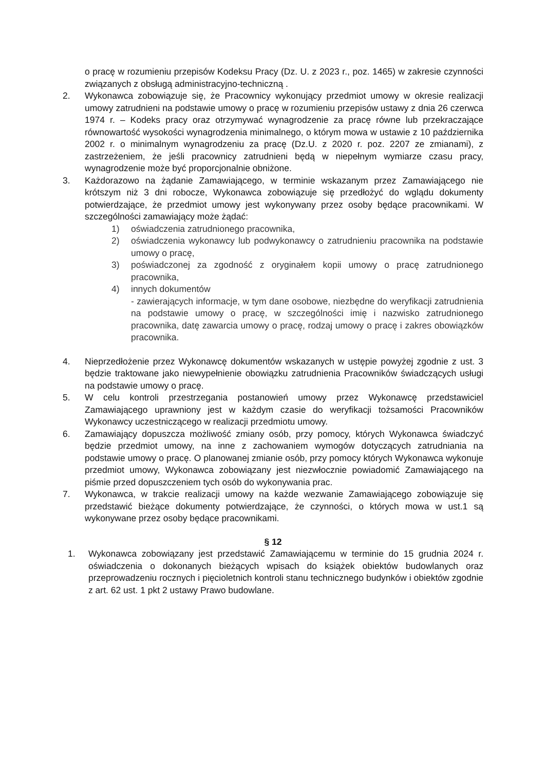o pracę w rozumieniu przepisów Kodeksu Pracy (Dz. U. z 2023 r., poz. 1465) w zakresie czynności związanych z obsługą administracyjno-techniczną .
2. Wykonawca zobowiązuje się, że Pracownicy wykonujący przedmiot umowy w okresie realizacji umowy zatrudnieni na podstawie umowy o pracę w rozumieniu przepisów ustawy z dnia 26 czerwca 1974 r. – Kodeks pracy oraz otrzymywać wynagrodzenie za pracę równe lub przekraczające równowartość wysokości wynagrodzenia minimalnego, o którym mowa w ustawie z 10 października 2002 r. o minimalnym wynagrodzeniu za pracę (Dz.U. z 2020 r. poz. 2207 ze zmianami), z zastrzeżeniem, że jeśli pracownicy zatrudnieni będą w niepełnym wymiarze czasu pracy, wynagrodzenie może być proporcjonalnie obniżone.
3. Każdorazowo na żądanie Zamawiającego, w terminie wskazanym przez Zamawiającego nie krótszym niż 3 dni robocze, Wykonawca zobowiązuje się przedłożyć do wglądu dokumenty potwierdzające, że przedmiot umowy jest wykonywany przez osoby będące pracownikami. W szczególności zamawiający może żądać:
1) oświadczenia zatrudnionego pracownika,
2) oświadczenia wykonawcy lub podwykonawcy o zatrudnieniu pracownika na podstawie umowy o pracę,
3) poświadczonej za zgodność z oryginałem kopii umowy o pracę zatrudnionego pracownika,
4) innych dokumentów
- zawierających informacje, w tym dane osobowe, niezbędne do weryfikacji zatrudnienia na podstawie umowy o pracę, w szczególności imię i nazwisko zatrudnionego pracownika, datę zawarcia umowy o pracę, rodzaj umowy o pracę i zakres obowiązków pracownika.
4. Nieprzedłożenie przez Wykonawcę dokumentów wskazanych w ustępie powyżej zgodnie z ust. 3 będzie traktowane jako niewypełnienie obowiązku zatrudnienia Pracowników świadczących usługi na podstawie umowy o pracę.
5. W celu kontroli przestrzegania postanowień umowy przez Wykonawcę przedstawiciel Zamawiającego uprawniony jest w każdym czasie do weryfikacji tożsamości Pracowników Wykonawcy uczestniczącego w realizacji przedmiotu umowy.
6. Zamawiający dopuszcza możliwość zmiany osób, przy pomocy, których Wykonawca świadczyć będzie przedmiot umowy, na inne z zachowaniem wymogów dotyczących zatrudniania na podstawie umowy o pracę. O planowanej zmianie osób, przy pomocy których Wykonawca wykonuje przedmiot umowy, Wykonawca zobowiązany jest niezwłocznie powiadomić Zamawiającego na piśmie przed dopuszczeniem tych osób do wykonywania prac.
7. Wykonawca, w trakcie realizacji umowy na każde wezwanie Zamawiającego zobowiązuje się przedstawić bieżące dokumenty potwierdzające, że czynności, o których mowa w ust.1 są wykonywane przez osoby będące pracownikami.
§ 12
1. Wykonawca zobowiązany jest przedstawić Zamawiającemu w terminie do 15 grudnia 2024 r. oświadczenia o dokonanych bieżących wpisach do książek obiektów budowlanych oraz przeprowadzeniu rocznych i pięcioletnich kontroli stanu technicznego budynków i obiektów zgodnie z art. 62 ust. 1 pkt 2 ustawy Prawo budowlane.